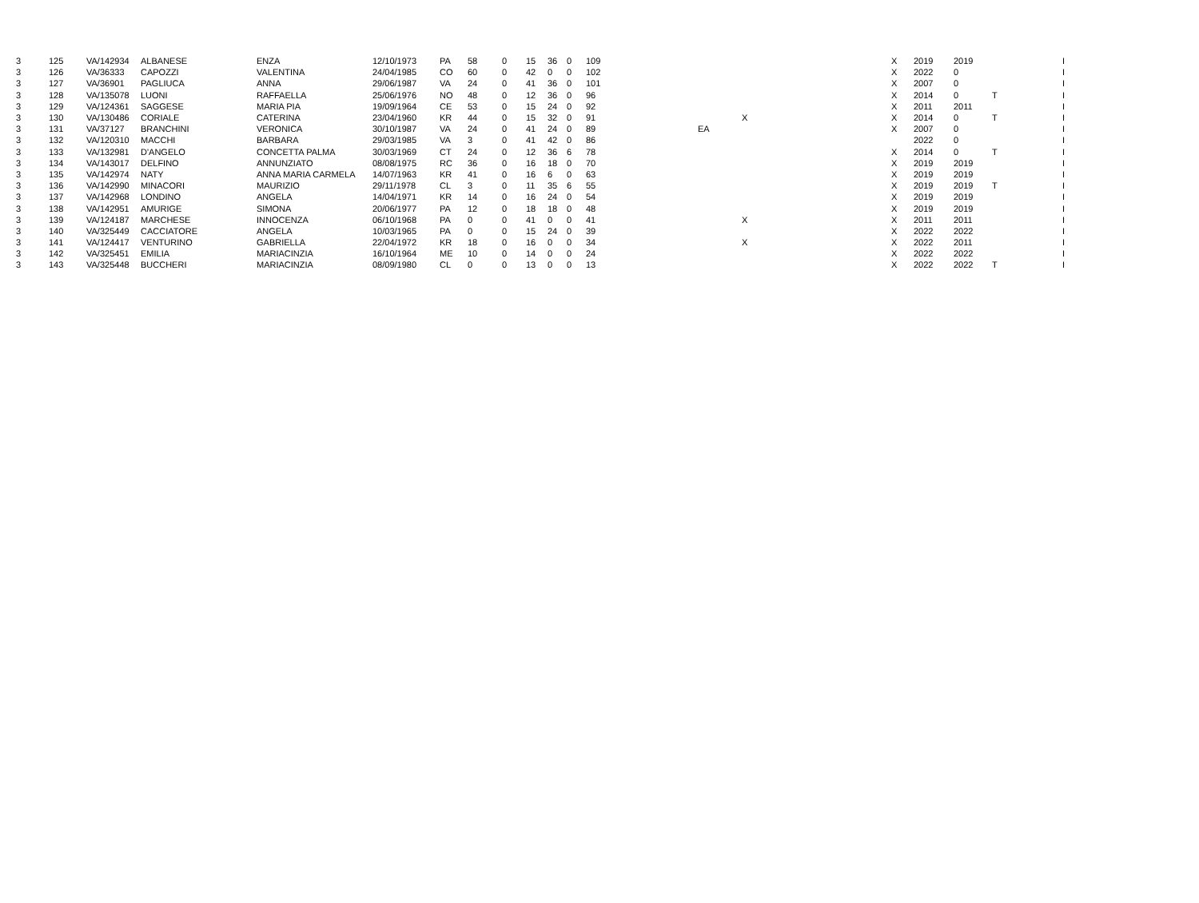| 3 | 125 | VA/142934 | ALBANESE | ENZA | 12/10/1973 | PA | 58 | 0 | 15 | 36 | 0 | 109 | | | X | 2019 | 2019 | | I |
| 3 | 126 | VA/36333 | CAPOZZI | VALENTINA | 24/04/1985 | CO | 60 | 0 | 42 | 0 | 0 | 102 | | | X | 2022 | 0 | | I |
| 3 | 127 | VA/36901 | PAGLIUCA | ANNA | 29/06/1987 | VA | 24 | 0 | 41 | 36 | 0 | 101 | | | X | 2007 | 0 | | I |
| 3 | 128 | VA/135078 | LUONI | RAFFAELLA | 25/06/1976 | NO | 48 | 0 | 12 | 36 | 0 | 96 | | | X | 2014 | 0 | T | I |
| 3 | 129 | VA/124361 | SAGGESE | MARIA PIA | 19/09/1964 | CE | 53 | 0 | 15 | 24 | 0 | 92 | | | X | 2011 | 2011 | | I |
| 3 | 130 | VA/130486 | CORIALE | CATERINA | 23/04/1960 | KR | 44 | 0 | 15 | 32 | 0 | 91 | | X | X | 2014 | 0 | T | I |
| 3 | 131 | VA/37127 | BRANCHINI | VERONICA | 30/10/1987 | VA | 24 | 0 | 41 | 24 | 0 | 89 | EA | | X | 2007 | 0 | | I |
| 3 | 132 | VA/120310 | MACCHI | BARBARA | 29/03/1985 | VA | 3 | 0 | 41 | 42 | 0 | 86 | | | | 2022 | 0 | | I |
| 3 | 133 | VA/132981 | D'ANGELO | CONCETTA PALMA | 30/03/1969 | CT | 24 | 0 | 12 | 36 | 6 | 78 | | | X | 2014 | 0 | T | I |
| 3 | 134 | VA/143017 | DELFINO | ANNUNZIATO | 08/08/1975 | RC | 36 | 0 | 16 | 18 | 0 | 70 | | | X | 2019 | 2019 | | I |
| 3 | 135 | VA/142974 | NATY | ANNA MARIA CARMELA | 14/07/1963 | KR | 41 | 0 | 16 | 6 | 0 | 63 | | | X | 2019 | 2019 | | I |
| 3 | 136 | VA/142990 | MINACORI | MAURIZIO | 29/11/1978 | CL | 3 | 0 | 11 | 35 | 6 | 55 | | | X | 2019 | 2019 | T | I |
| 3 | 137 | VA/142968 | LONDINO | ANGELA | 14/04/1971 | KR | 14 | 0 | 16 | 24 | 0 | 54 | | | X | 2019 | 2019 | | I |
| 3 | 138 | VA/142951 | AMURIGE | SIMONA | 20/06/1977 | PA | 12 | 0 | 18 | 18 | 0 | 48 | | | X | 2019 | 2019 | | I |
| 3 | 139 | VA/124187 | MARCHESE | INNOCENZA | 06/10/1968 | PA | 0 | 0 | 41 | 0 | 0 | 41 | | X | X | 2011 | 2011 | | I |
| 3 | 140 | VA/325449 | CACCIATORE | ANGELA | 10/03/1965 | PA | 0 | 0 | 15 | 24 | 0 | 39 | | | X | 2022 | 2022 | | I |
| 3 | 141 | VA/124417 | VENTURINO | GABRIELLA | 22/04/1972 | KR | 18 | 0 | 16 | 0 | 0 | 34 | | X | X | 2022 | 2011 | | I |
| 3 | 142 | VA/325451 | EMILIA | MARIACINZIA | 16/10/1964 | ME | 10 | 0 | 14 | 0 | 0 | 24 | | | X | 2022 | 2022 | | I |
| 3 | 143 | VA/325448 | BUCCHERI | MARIACINZIA | 08/09/1980 | CL | 0 | 0 | 13 | 0 | 0 | 13 | | | X | 2022 | 2022 | T | I |